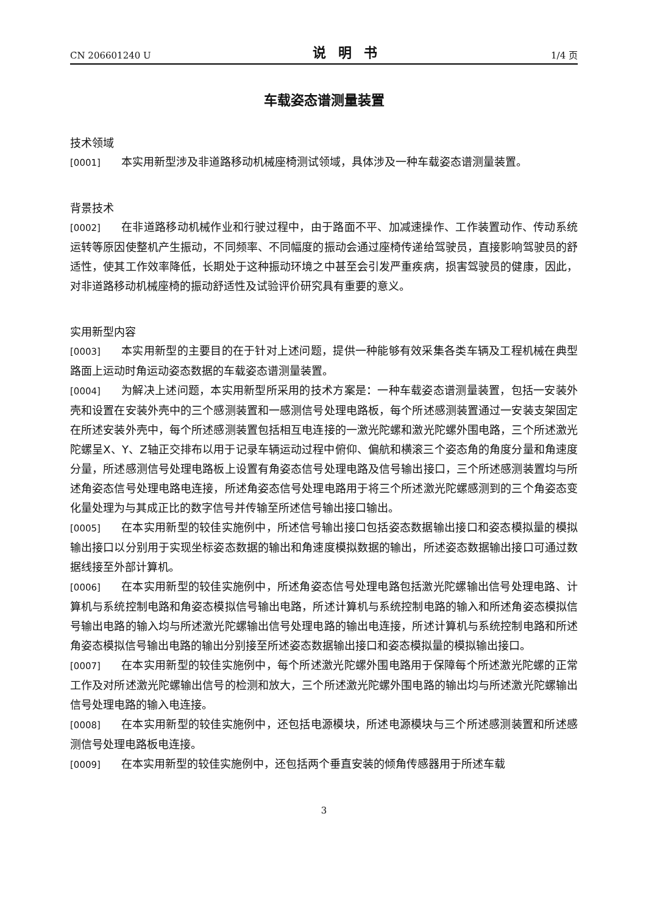CN 206601240 U 说明书 1/4 页
车载姿态谱测量装置
技术领域
[0001] 本实用新型涉及非道路移动机械座椅测试领域，具体涉及一种车载姿态谱测量装置。
背景技术
[0002] 在非道路移动机械作业和行驶过程中，由于路面不平、加减速操作、工作装置动作、传动系统运转等原因使整机产生振动，不同频率、不同幅度的振动会通过座椅传递给驾驶员，直接影响驾驶员的舒适性，使其工作效率降低，长期处于这种振动环境之中甚至会引发严重疾病，损害驾驶员的健康，因此，对非道路移动机械座椅的振动舒适性及试验评价研究具有重要的意义。
实用新型内容
[0003] 本实用新型的主要目的在于针对上述问题，提供一种能够有效采集各类车辆及工程机械在典型路面上运动时角运动姿态数据的车载姿态谱测量装置。
[0004] 为解决上述问题，本实用新型所采用的技术方案是：一种车载姿态谱测量装置，包括一安装外壳和设置在安装外壳中的三个感测装置和一感测信号处理电路板，每个所述感测装置通过一安装支架固定在所述安装外壳中，每个所述感测装置包括相互电连接的一激光陀螺和激光陀螺外围电路，三个所述激光陀螺呈X、Y、Z轴正交排布以用于记录车辆运动过程中俯仰、偏航和横滚三个姿态角的角度分量和角速度分量，所述感测信号处理电路板上设置有角姿态信号处理电路及信号输出接口，三个所述感测装置均与所述角姿态信号处理电路电连接，所述角姿态信号处理电路用于将三个所述激光陀螺感测到的三个角姿态变化量处理为与其成正比的数字信号并传输至所述信号输出接口输出。
[0005] 在本实用新型的较佳实施例中，所述信号输出接口包括姿态数据输出接口和姿态模拟量的模拟输出接口以分别用于实现坐标姿态数据的输出和角速度模拟数据的输出，所述姿态数据输出接口可通过数据线接至外部计算机。
[0006] 在本实用新型的较佳实施例中，所述角姿态信号处理电路包括激光陀螺输出信号处理电路、计算机与系统控制电路和角姿态模拟信号输出电路，所述计算机与系统控制电路的输入和所述角姿态模拟信号输出电路的输入均与所述激光陀螺输出信号处理电路的输出电连接，所述计算机与系统控制电路和所述角姿态模拟信号输出电路的输出分别接至所述姿态数据输出接口和姿态模拟量的模拟输出接口。
[0007] 在本实用新型的较佳实施例中，每个所述激光陀螺外围电路用于保障每个所述激光陀螺的正常工作及对所述激光陀螺输出信号的检测和放大，三个所述激光陀螺外围电路的输出均与所述激光陀螺输出信号处理电路的输入电连接。
[0008] 在本实用新型的较佳实施例中，还包括电源模块，所述电源模块与三个所述感测装置和所述感测信号处理电路板电连接。
[0009] 在本实用新型的较佳实施例中，还包括两个垂直安装的倾角传感器用于所述车载
3